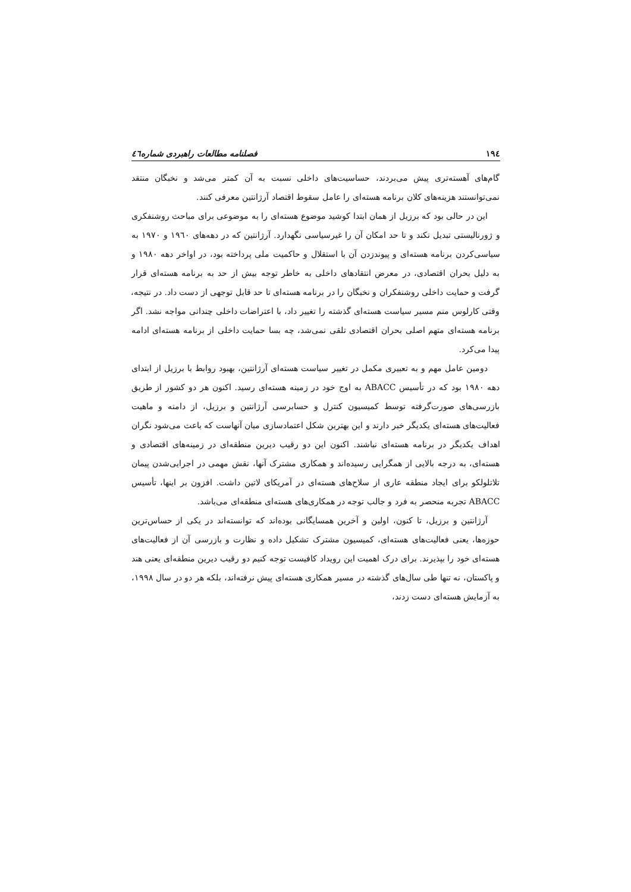۱۹٤ فصلنامه مطالعات راهبردی شماره٤٦
گام‌های آهسته‌تری پیش می‌بردند، حساسیت‌های داخلی نسبت به آن کمتر می‌شد و نخبگان منتقد نمی‌توانستند هزینه‌های کلان برنامه هسته‌ای را عامل سقوط اقتصاد آرژانتین معرفی کنند.
این در حالی بود که برزیل از همان ابتدا کوشید موضوع هسته‌ای را به موضوعی برای مباحث روشنفکری و ژورنالیستی تبدیل نکند و تا حد امکان آن را غیرسیاسی نگهدارد. آرژانتین که در دهه‌های ۱۹٦۰ و ۱۹۷۰ به سیاسی‌کردن برنامه هسته‌ای و پیوندزدن آن با استقلال و حاکمیت ملی پرداخته بود، در اواخر دهه ۱۹۸۰ و به دلیل بحران اقتصادی، در معرض انتقادهای داخلی به خاطر توجه بیش از حد به برنامه هسته‌ای قرار گرفت و حمایت داخلی روشنفکران و نخبگان را در برنامه هسته‌ای تا حد قابل توجهی از دست داد. در نتیجه، وقتی کارلوس منم مسیر سیاست هسته‌ای گذشته را تغییر داد، با اعتراضات داخلی چندانی مواجه نشد. اگر برنامه هسته‌ای متهم اصلی بحران اقتصادی تلقی نمی‌شد، چه بسا حمایت داخلی از برنامه هسته‌ای ادامه پیدا می‌کرد.
دومین عامل مهم و به تعبیری مکمل در تغییر سیاست هسته‌ای آرژانتین، بهبود روابط با برزیل از ابتدای دهه ۱۹۸۰ بود که در تأسیس ABACC به اوج خود در زمینه هسته‌ای رسید. اکنون هر دو کشور از طریق بازرسی‌های صورت‌گرفته توسط کمیسیون کنترل و حسابرسی آرژانتین و برزیل، از دامنه و ماهیت فعالیت‌های هسته‌ای یکدیگر خبر دارند و این بهترین شکل اعتمادسازی میان آنهاست که باعث می‌شود نگران اهداف یکدیگر در برنامه هسته‌ای نباشند. اکنون این دو رقیب دیرین منطقه‌ای در زمینه‌های اقتصادی و هسته‌ای، به درجه بالایی از همگرایی رسیده‌اند و همکاری مشترک آنها، نقش مهمی در اجرایی‌شدن پیمان تلاتلولکو برای ایجاد منطقه عاری از سلاح‌های هسته‌ای در آمریکای لاتین داشت. افزون بر اینها، تأسیس ABACC تجربه منحصر به فرد و جالب توجه در همکاری‌های هسته‌ای منطقه‌ای می‌باشد.
آرژانتین و برزیل، تا کنون، اولین و آخرین همسایگانی بوده‌اند که توانسته‌اند در یکی از حساس‌ترین حوزه‌ها، یعنی فعالیت‌های هسته‌ای، کمیسیون مشترک تشکیل داده و نظارت و بازرسی آن از فعالیت‌های هسته‌ای خود را بپذیرند. برای درک اهمیت این رویداد کافیست توجه کنیم دو رقیب دیرین منطقه‌ای یعنی هند و پاکستان، نه تنها طی سال‌های گذشته در مسیر همکاری هسته‌ای پیش نرفته‌اند، بلکه هر دو در سال ۱۹۹۸، به آزمایش هسته‌ای دست زدند،